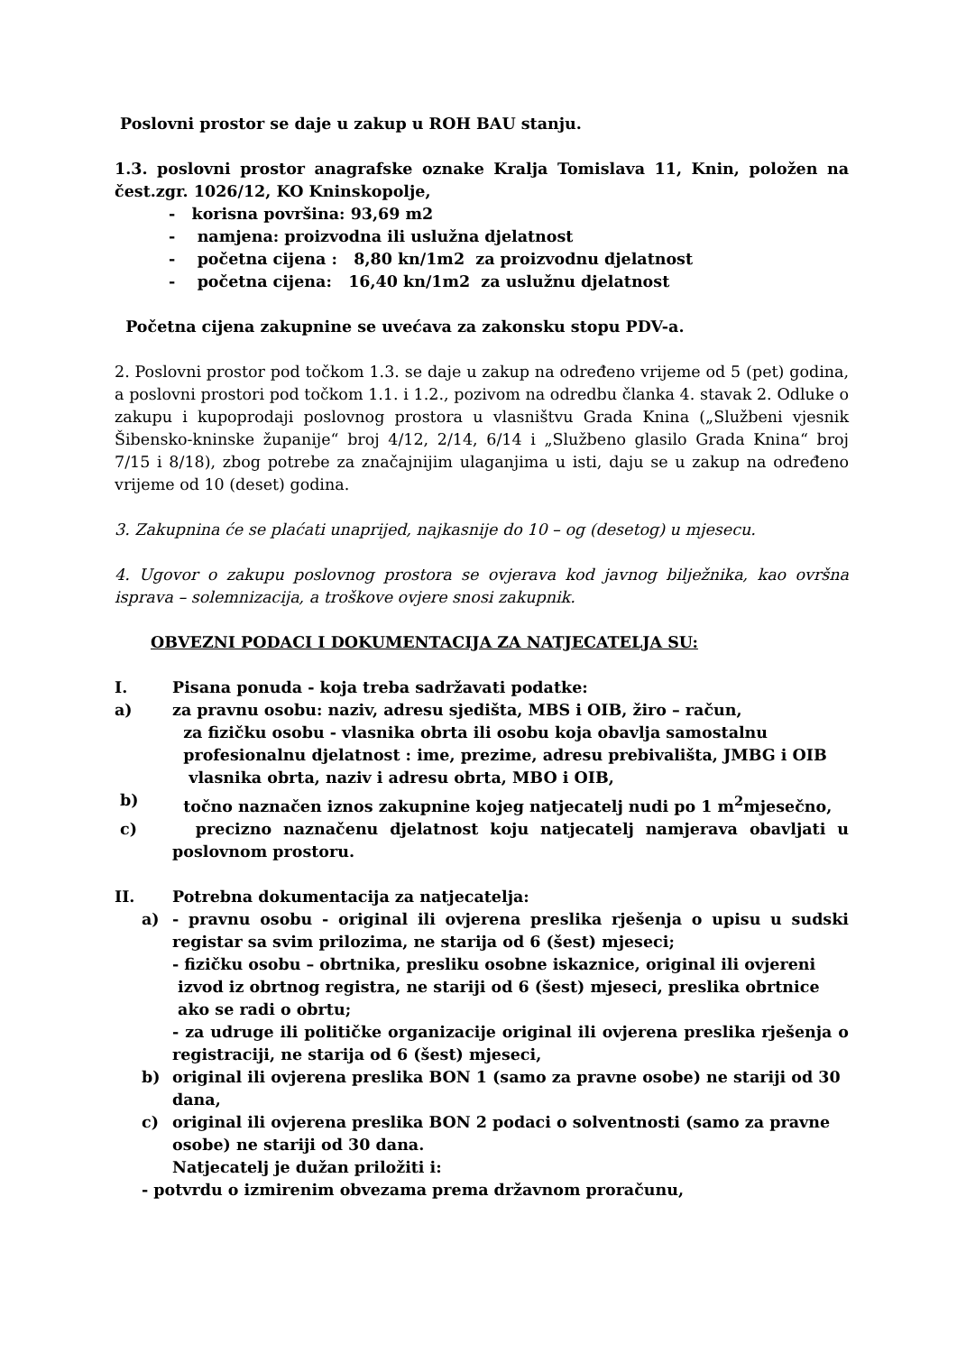Poslovni prostor se daje u zakup u ROH BAU stanju.
1.3. poslovni prostor anagrafske oznake Kralja Tomislava 11, Knin, položen na čest.zgr. 1026/12, KO Kninskopolje,
- korisna površina: 93,69 m2
- namjena: proizvodna ili uslužna djelatnost
- početna cijena : 8,80 kn/1m2 za proizvodnu djelatnost
- početna cijena: 16,40 kn/1m2 za uslužnu djelatnost
Početna cijena zakupnine se uvećava za zakonsku stopu PDV-a.
2. Poslovni prostor pod točkom 1.3. se daje u zakup na određeno vrijeme od 5 (pet) godina, a poslovni prostori pod točkom 1.1. i 1.2., pozivom na odredbu članka 4. stavak 2. Odluke o zakupu i kupoprodaji poslovnog prostora u vlasništvu Grada Knina („Službeni vjesnik Šibensko-kninske županije“ broj 4/12, 2/14, 6/14 i „Službeno glasilo Grada Knina“ broj 7/15 i 8/18), zbog potrebe za značajnijim ulaganjima u isti, daju se u zakup na određeno vrijeme od 10 (deset) godina.
3. Zakupnina će se plaćati unaprijed, najkasnije do 10 – og (desetog) u mjesecu.
4. Ugovor o zakupu poslovnog prostora se ovjerava kod javnog bilježnika, kao ovršna isprava – solemnizacija, a troškove ovjere snosi zakupnik.
OBVEZNI PODACI I DOKUMENTACIJA ZA NATJECATELJA SU:
I. Pisana ponuda - koja treba sadržavati podatke:
a) za pravnu osobu: naziv, adresu sjedišta, MBS i OIB, žiro – račun,
za fizičku osobu - vlasnika obrta ili osobu koja obavlja samostalnu
profesionalnu djelatnost : ime, prezime, adresu prebivališta, JMBG i OIB
vlasnika obrta, naziv i adresu obrta, MBO i OIB,
b) točno naznačen iznos zakupnine kojeg natjecatelj nudi po 1 m<sup>2</sup>mjesečno,
c) precizno naznačenu djelatnost koju natjecatelj namjerava obavljati u poslovnom prostoru.
II. Potrebna dokumentacija za natjecatelja:
a) - pravnu osobu - original ili ovjerena preslika rješenja o upisu u sudski registar sa svim prilozima, ne starija od 6 (šest) mjeseci;
- fizičku osobu – obrtnika, presliku osobne iskaznice, original ili ovjereni
izvod iz obrtnog registra, ne stariji od 6 (šest) mjeseci, preslika obrtnice
ako se radi o obrtu;
- za udruge ili političke organizacije original ili ovjerena preslika rješenja o registraciji, ne starija od 6 (šest) mjeseci,
b) original ili ovjerena preslika BON 1 (samo za pravne osobe) ne stariji od 30 dana,
c) original ili ovjerena preslika BON 2 podaci o solventnosti (samo za pravne osobe) ne stariji od 30 dana.
Natjecatelj je dužan priložiti i:
- potvrdu o izmirenim obvezama prema državnom proračunu,